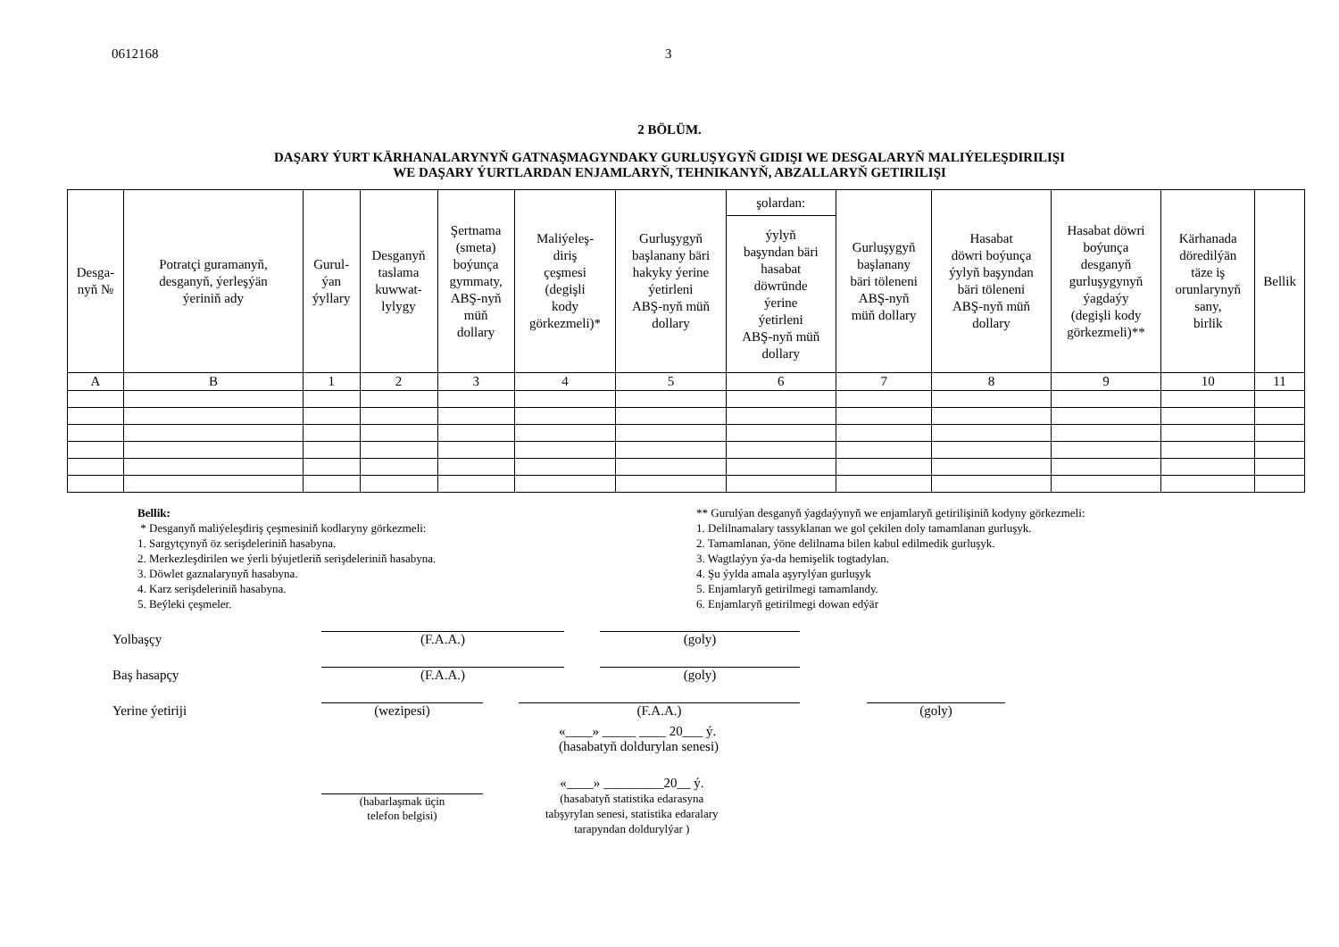0612168 3
2 BÖLÜM.
DAŞARY ÝURT KÄRHANALARYNYŇ GATNAŞMAGYNDAKY GURLUŞYGYŇ GIDIŞI WE DESGALARYŇ MALIÝELEŞDIRILIŞI
WE DAŞARY ÝURTLARDAN ENJAMLARYŇ, TEHNIKANYŇ, ABZALLARYŇ GETIRILIŞI
| Desga- nyň № | Potratçi guramanyň, desganyň, ýerleşýän ýeriniň ady | Gurul- ýan ýyllary | Desganyň taslama kuwwat- lylygy | Şertnama (smeta) boýunça gymmaty, ABŞ-nyň müň dollary | Maliýeleş- diriş çeşmesi (degişli kody görkezmeli)* | Gurluşygyň başlanany bäri hakyky ýerine ýetirleni ABŞ-nyň müň dollary | şolardan: | Gurluşygyň başlanany bäri töleneni ABŞ-nyň müň dollary | Hasabat döwri boýunça ýylyň başyndan bäri töleneni ABŞ-nyň müň dollary | Hasabat döwri boýunça desganyň gurluşygynyň ýagdaýy (degişli kody görkezmeli)** | Kärhanada döredilýän täze iş orunlarynyň sany, birlik | Bellik |
| --- | --- | --- | --- | --- | --- | --- | --- | --- | --- | --- | --- | --- |
| | | | | | | | ýylyň başyndan bäri hasabat döwründe ýerine ýetirleni ABŞ-nyň müň dollary | | | | | |
| A | B | 1 | 2 | 3 | 4 | 5 | 6 | 7 | 8 | 9 | 10 | 11 |
Bellik:
* Desganyň maliýeleşdiriş çeşmesiniň kodlaryny görkezmeli:
1. Sargytçynyň öz serişdeleriniň hasabyna.
2. Merkezleşdirilen we ýerli býujetleriň serişdeleriniň hasabyna.
3. Döwlet gaznalarynyň hasabyna.
4. Karz serişdeleriniň hasabyna.
5. Beýleki çeşmeler.
** Gurulýan desganyň ýagdaýynyň we enjamlaryň getirilişiniň kodyny görkezmeli:
1. Delilnamalary tassyklanan we gol çekilen doly tamamlanan gurluşyk.
2. Tamamlanan, ýöne delilnama bilen kabul edilmedik gurluşyk.
3. Wagtlaýyn ýa-da hemişelik togtadylan.
4. Şu ýylda amala aşyrylýan gurluşyk
5. Enjamlaryň getirilmegi tamamlandy.
6. Enjamlaryň getirilmegi dowan edýär
Yolbaşçy
(F.A.A.)
(goly)
Baş hasapçy
(F.A.A.)
(goly)
Yerine ýetiriji
(wezipesi)
(F.A.A.)
(goly)
«____» _____ ____ 20___ ý.
(hasabatyň doldurylan senesi)
(habarlaşmak üçin
telefon belgisi)
«____» _________20__ ý.
(hasabatyň statistika edarasyna
tabşyrylan senesi, statistika edaralary
tarapyndan doldurylýar )